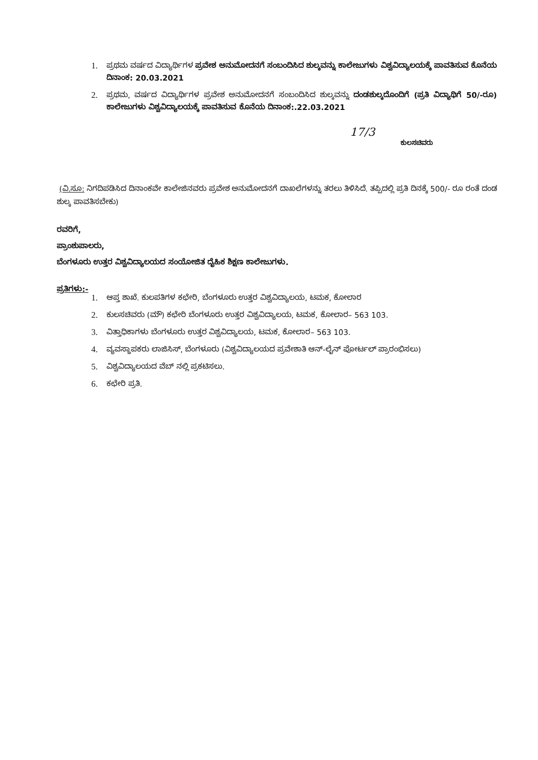1. ಪ್ರಥಮ ವರ್ಷದ ವಿದ್ಯಾರ್ಥಿಗಳ ಪ್ರವೇಶ ಅನುಮೋದನಗೆ ಸಂಬಂದಿಸಿದ ಶುಲ್ಕವನ್ನು ಕಾಲೇಜುಗಳು ವಿಶ್ವವಿದ್ಯಾಲಯಕ್ಕೆ ಪಾವತಿಸುವ ಕೊನೆಯ ದಿನಾಂಕ: 20.03.2021
2. ಪ್ರಥಮ, ವರ್ಷದ ವಿದ್ಯಾರ್ಥಿಗಳ ಪ್ರವೇಶ ಅನುಮೋದನಗೆ ಸಂಬಂದಿಸಿದ ಶುಲ್ಕವನ್ನು ದಂಡಶುಲ್ಕದೊಂದಿಗೆ (ಪ್ರತಿ ವಿದ್ಯಾಥಿಗೆ 50/-ರೂ) ಕಾಲೇಜುಗಳು ವಿಶ್ವವಿದ್ಯಾಲಯಕ್ಕೆ ಪಾವತಿಸುವ ಕೊನೆಯ ದಿನಾಂಕ:.22.03.2021
17/3
ಕುಲಸಚಿವರು
(ವಿ.ಸೂ: ನಿಗದಿಪಡಿಸಿದ ದಿನಾಂಕವೇ ಕಾಲೇಜಿನವರು ಪ್ರವೇಶ ಅನುಮೋದನಗೆ ದಾಖಲೆಗಳನ್ನು ತರಲು ತಿಳಿಸಿದೆ. ತಪ್ಪಿದಲ್ಲಿ ಪ್ರತಿ ದಿನಕ್ಕೆ 500/- ರೂ ರಂತೆ ದಂಡ ಶುಲ್ಕ ಪಾವತಿಸಬೇಕು)
ರವರಿಗೆ,
ಪ್ರಾಂಶುಪಾಲರು,
ಬೆಂಗಳೂರು ಉತ್ತರ ವಿಶ್ವವಿದ್ಯಾಲಯದ ಸಂಯೋಜಿತ ದೈಹಿಕ ಶಿಕ್ಷಣ ಕಾಲೇಜುಗಳು.
ಪ್ರತಿಗಳು:-
1. ಆಪ್ತ ಶಾಖೆ. ಕುಲಪತಿಗಳ ಕಛೇರಿ, ಬೆಂಗಳೂರು ಉತ್ತರ ವಿಶ್ವವಿದ್ಯಾಲಯ, ಟಮಕ, ಕೋಲಾರ
2. ಕುಲಸಚಿವರು (ಮೌ) ಕಛೇರಿ ಬೆಂಗಳೂರು ಉತ್ತರ ವಿಶ್ವವಿದ್ಯಾಲಯ, ಟಮಕ, ಕೋಲಾರ– 563 103.
3. ವಿತ್ತಾಧಿಕಾಗಳು ಬೆಂಗಳೂರು ಉತ್ತರ ವಿಶ್ವವಿದ್ಯಾಲಯ, ಟಮಕ, ಕೋಲಾರ– 563 103.
4. ವ್ಯವಸ್ಥಾಪಕರು ಲಾಜಿಸಿಸ್, ಬೆಂಗಳೂರು (ವಿಶ್ವವಿದ್ಯಾಲಯದ ಪ್ರವೇಶಾತಿ ಆನ್-ಲೈನ್ ಪೋರ್ಟಲ್ ಪ್ರಾರಂಭಿಸಲು)
5. ವಿಶ್ವವಿದ್ಯಾಲಯದ ವೆಬ್ ನಲ್ಲಿ ಪ್ರಕಟಿಸಲು.
6. ಕಛೇರಿ ಪ್ರತಿ.